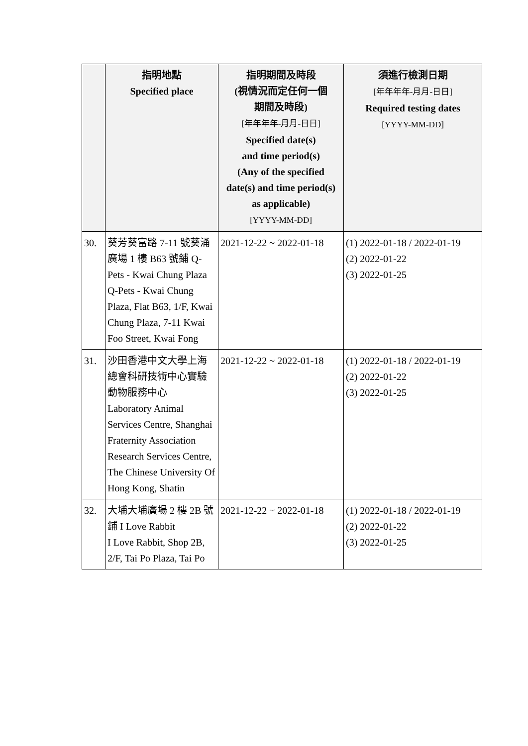| | 指明地點 Specified place | 指明期間及時段 (視情況而定任何一個 期間及時段) [年年年年-月月-日日] Specified date(s) and time period(s) (Any of the specified date(s) and time period(s) as applicable) [YYYY-MM-DD] | 須進行檢測日期 [年年年年-月月-日日] Required testing dates [YYYY-MM-DD] |
| --- | --- | --- | --- |
| 30. | 葵芳葵富路 7-11 號葵涌廣場 1 樓 B63 號鋪 Q-Pets - Kwai Chung Plaza Q-Pets - Kwai Chung Plaza, Flat B63, 1/F, Kwai Chung Plaza, 7-11 Kwai Foo Street, Kwai Fong | 2021-12-22 ~ 2022-01-18 | (1) 2022-01-18 / 2022-01-19 (2) 2022-01-22 (3) 2022-01-25 |
| 31. | 沙田香港中文大學上海總會科研技術中心實驗動物服務中心 Laboratory Animal Services Centre, Shanghai Fraternity Association Research Services Centre, The Chinese University Of Hong Kong, Shatin | 2021-12-22 ~ 2022-01-18 | (1) 2022-01-18 / 2022-01-19 (2) 2022-01-22 (3) 2022-01-25 |
| 32. | 大埔大埔廣場 2 樓 2B 號鋪 I Love Rabbit I Love Rabbit, Shop 2B, 2/F, Tai Po Plaza, Tai Po | 2021-12-22 ~ 2022-01-18 | (1) 2022-01-18 / 2022-01-19 (2) 2022-01-22 (3) 2022-01-25 |